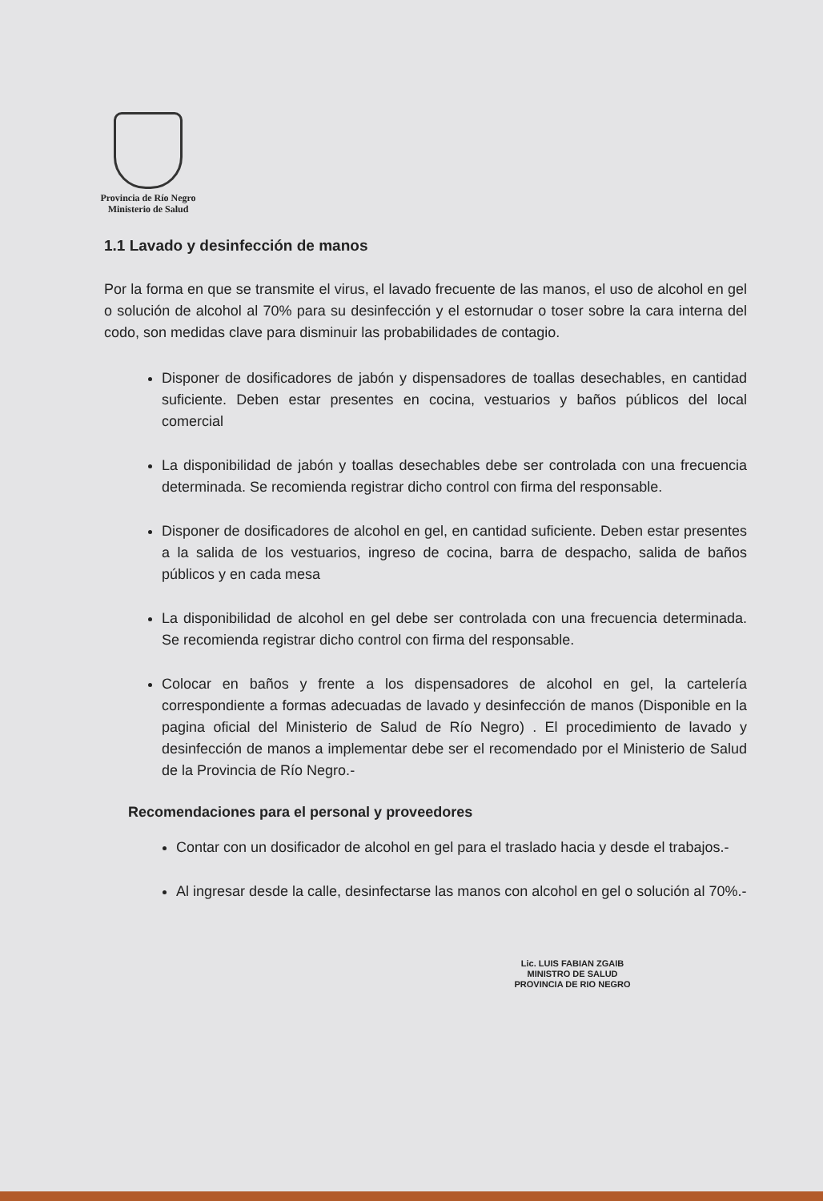Provincia de Río Negro
Ministerio de Salud
1.1 Lavado y desinfección de manos
Por la forma en que se transmite el virus, el lavado frecuente de las manos, el uso de alcohol en gel o solución de alcohol al 70% para su desinfección y el estornudar o toser sobre la cara interna del codo, son medidas clave para disminuir las probabilidades de contagio.
Disponer de dosificadores de jabón y dispensadores de toallas desechables, en cantidad suficiente. Deben estar presentes en cocina, vestuarios y baños públicos del local comercial
La disponibilidad de jabón y toallas desechables debe ser controlada con una frecuencia determinada. Se recomienda registrar dicho control con firma del responsable.
Disponer de dosificadores de alcohol en gel, en cantidad suficiente. Deben estar presentes a la salida de los vestuarios, ingreso de cocina, barra de despacho, salida de baños públicos y en cada mesa
La disponibilidad de alcohol en gel debe ser controlada con una frecuencia determinada. Se recomienda registrar dicho control con firma del responsable.
Colocar en baños y frente a los dispensadores de alcohol en gel, la cartelería correspondiente a formas adecuadas de lavado y desinfección de manos (Disponible en la pagina oficial del Ministerio de Salud de Río Negro) . El procedimiento de lavado y desinfección de manos a implementar debe ser el recomendado por el Ministerio de Salud de la Provincia de Río Negro.-
Recomendaciones para el personal y proveedores
Contar con un dosificador de alcohol en gel para el traslado hacia y desde el trabajos.-
Al ingresar desde la calle, desinfectarse las manos con alcohol en gel o solución al 70%.-
Lic. LUIS FABIAN ZGAIB
MINISTRO DE SALUD
PROVINCIA DE RIO NEGRO